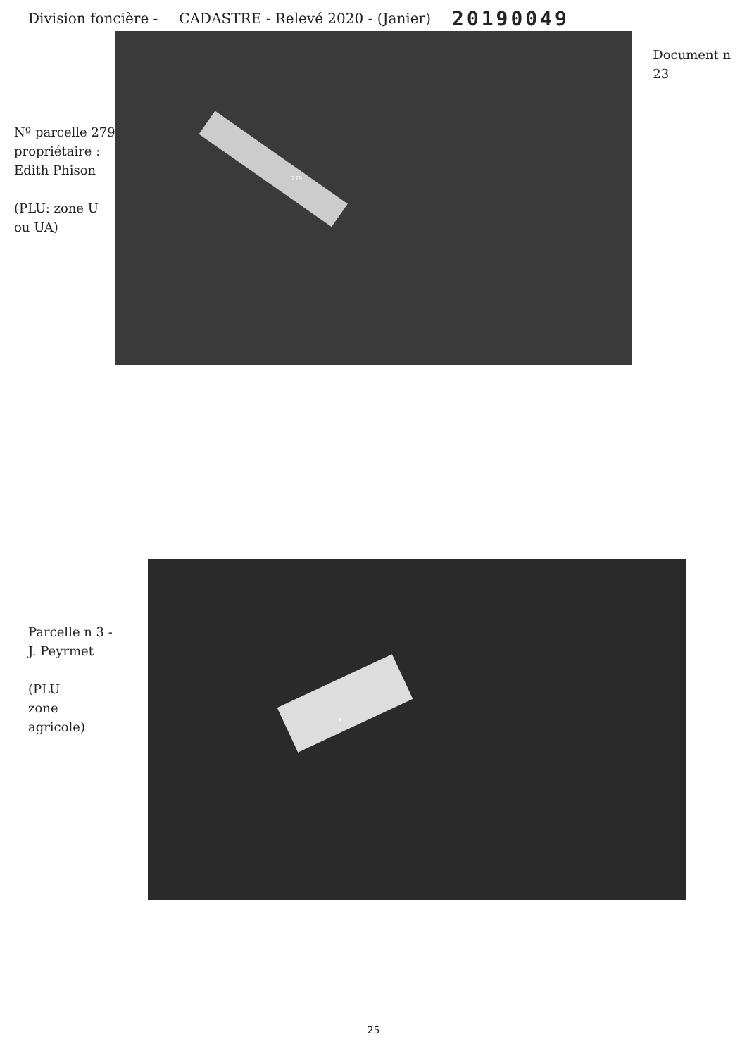Division foncière - CADASTRE - Relevé 2020 - (Janier) 20190049
Nº parcelle 279
propriétaire :
Edith Phison
(PLU: zone U ou UA)
279
Document n 23
Parcelle n 3 -
J. Peyrmet
(PLU
zone
agricole)
3
25